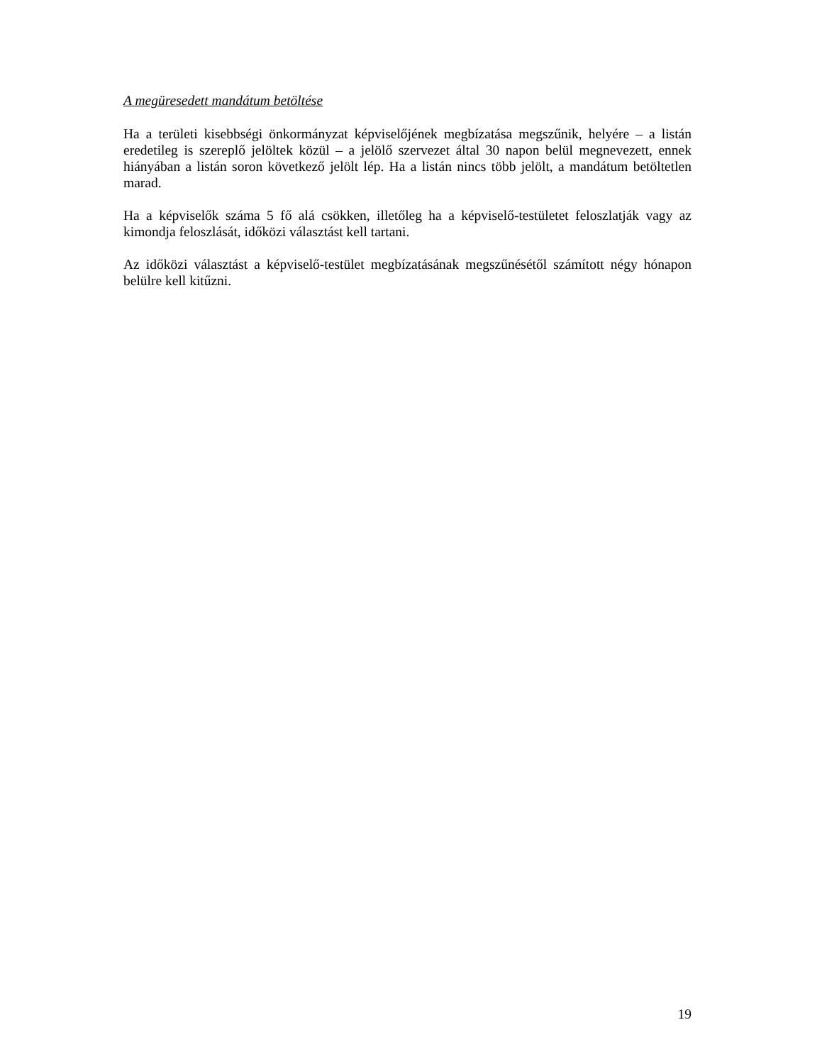A megüresedett mandátum betöltése
Ha a területi kisebbségi önkormányzat képviselőjének megbízatása megszűnik, helyére – a listán eredetileg is szereplő jelöltek közül – a jelölő szervezet által 30 napon belül megnevezett, ennek hiányában a listán soron következő jelölt lép. Ha a listán nincs több jelölt, a mandátum betöltetlen marad.
Ha a képviselők száma 5 fő alá csökken, illetőleg ha a képviselő-testületet feloszlatják vagy az kimondja feloszlását, időközi választást kell tartani.
Az időközi választást a képviselő-testület megbízatásának megszűnésétől számított négy hónapon belülre kell kitűzni.
19